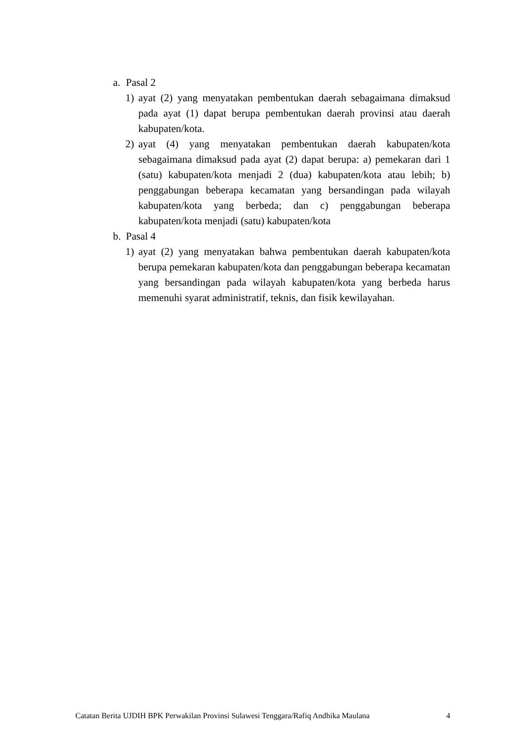a. Pasal 2
1) ayat (2) yang menyatakan pembentukan daerah sebagaimana dimaksud pada ayat (1) dapat berupa pembentukan daerah provinsi atau daerah kabupaten/kota.
2) ayat (4) yang menyatakan pembentukan daerah kabupaten/kota sebagaimana dimaksud pada ayat (2) dapat berupa: a) pemekaran dari 1 (satu) kabupaten/kota menjadi 2 (dua) kabupaten/kota atau lebih; b) penggabungan beberapa kecamatan yang bersandingan pada wilayah kabupaten/kota yang berbeda; dan c) penggabungan beberapa kabupaten/kota menjadi (satu) kabupaten/kota
b. Pasal 4
1) ayat (2) yang menyatakan bahwa pembentukan daerah kabupaten/kota berupa pemekaran kabupaten/kota dan penggabungan beberapa kecamatan yang bersandingan pada wilayah kabupaten/kota yang berbeda harus memenuhi syarat administratif, teknis, dan fisik kewilayahan.
Catatan Berita UJDIH BPK Perwakilan Provinsi Sulawesi Tenggara/Rafiq Andhika Maulana 4